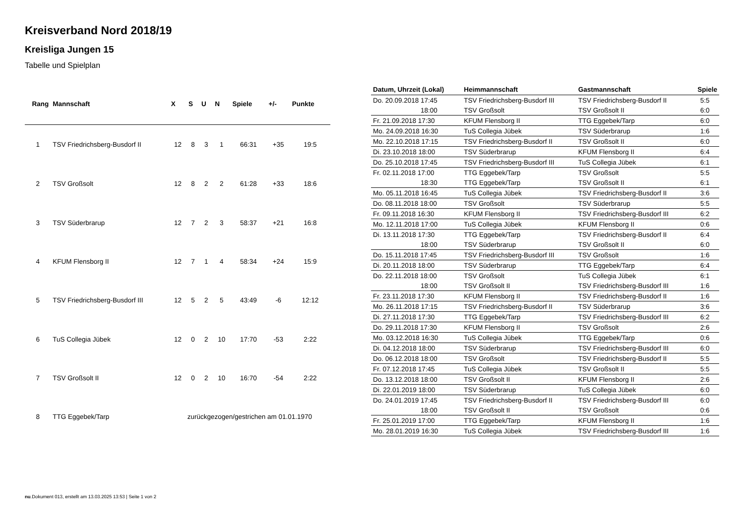Kreisverband Nord 2018/19
Kreisliga Jungen 15
Tabelle und Spielplan
| Rang | Mannschaft | X | S | U | N | Spiele | +/- | Punkte |
| --- | --- | --- | --- | --- | --- | --- | --- | --- |
| 1 | TSV Friedrichsberg-Busdorf II | 12 | 8 | 3 | 1 | 66:31 | +35 | 19:5 |
| 2 | TSV Großsolt | 12 | 8 | 2 | 2 | 61:28 | +33 | 18:6 |
| 3 | TSV Süderbrarup | 12 | 7 | 2 | 3 | 58:37 | +21 | 16:8 |
| 4 | KFUM Flensborg II | 12 | 7 | 1 | 4 | 58:34 | +24 | 15:9 |
| 5 | TSV Friedrichsberg-Busdorf III | 12 | 5 | 2 | 5 | 43:49 | -6 | 12:12 |
| 6 | TuS Collegia Jübek | 12 | 0 | 2 | 10 | 17:70 | -53 | 2:22 |
| 7 | TSV Großsolt II | 12 | 0 | 2 | 10 | 16:70 | -54 | 2:22 |
| 8 | TTG Eggebek/Tarp | zurückgezogen/gestrichen am 01.01.1970 | | | | | | |
| Datum, Uhrzeit (Lokal) | Heimmannschaft | Gastmannschaft | Spiele |
| --- | --- | --- | --- |
| Do. 20.09.2018 17:45 | TSV Friedrichsberg-Busdorf III | TSV Friedrichsberg-Busdorf II | 5:5 |
| 18:00 | TSV Großsolt | TSV Großsolt II | 6:0 |
| Fr. 21.09.2018 17:30 | KFUM Flensborg II | TTG Eggebek/Tarp | 6:0 |
| Mo. 24.09.2018 16:30 | TuS Collegia Jübek | TSV Süderbrarup | 1:6 |
| Mo. 22.10.2018 17:15 | TSV Friedrichsberg-Busdorf II | TSV Großsolt II | 6:0 |
| Di. 23.10.2018 18:00 | TSV Süderbrarup | KFUM Flensborg II | 6:4 |
| Do. 25.10.2018 17:45 | TSV Friedrichsberg-Busdorf III | TuS Collegia Jübek | 6:1 |
| Fr. 02.11.2018 17:00 | TTG Eggebek/Tarp | TSV Großsolt | 5:5 |
| 18:30 | TTG Eggebek/Tarp | TSV Großsolt II | 6:1 |
| Mo. 05.11.2018 16:45 | TuS Collegia Jübek | TSV Friedrichsberg-Busdorf II | 3:6 |
| Do. 08.11.2018 18:00 | TSV Großsolt | TSV Süderbrarup | 5:5 |
| Fr. 09.11.2018 16:30 | KFUM Flensborg II | TSV Friedrichsberg-Busdorf III | 6:2 |
| Mo. 12.11.2018 17:00 | TuS Collegia Jübek | KFUM Flensborg II | 0:6 |
| Di. 13.11.2018 17:30 | TTG Eggebek/Tarp | TSV Friedrichsberg-Busdorf II | 6:4 |
| 18:00 | TSV Süderbrarup | TSV Großsolt II | 6:0 |
| Do. 15.11.2018 17:45 | TSV Friedrichsberg-Busdorf III | TSV Großsolt | 1:6 |
| Di. 20.11.2018 18:00 | TSV Süderbrarup | TTG Eggebek/Tarp | 6:4 |
| Do. 22.11.2018 18:00 | TSV Großsolt | TuS Collegia Jübek | 6:1 |
| 18:00 | TSV Großsolt II | TSV Friedrichsberg-Busdorf III | 1:6 |
| Fr. 23.11.2018 17:30 | KFUM Flensborg II | TSV Friedrichsberg-Busdorf II | 1:6 |
| Mo. 26.11.2018 17:15 | TSV Friedrichsberg-Busdorf II | TSV Süderbrarup | 3:6 |
| Di. 27.11.2018 17:30 | TTG Eggebek/Tarp | TSV Friedrichsberg-Busdorf III | 6:2 |
| Do. 29.11.2018 17:30 | KFUM Flensborg II | TSV Großsolt | 2:6 |
| Mo. 03.12.2018 16:30 | TuS Collegia Jübek | TTG Eggebek/Tarp | 0:6 |
| Di. 04.12.2018 18:00 | TSV Süderbrarup | TSV Friedrichsberg-Busdorf III | 6:0 |
| Do. 06.12.2018 18:00 | TSV Großsolt | TSV Friedrichsberg-Busdorf II | 5:5 |
| Fr. 07.12.2018 17:45 | TuS Collegia Jübek | TSV Großsolt II | 5:5 |
| Do. 13.12.2018 18:00 | TSV Großsolt II | KFUM Flensborg II | 2:6 |
| Di. 22.01.2019 18:00 | TSV Süderbrarup | TuS Collegia Jübek | 6:0 |
| Do. 24.01.2019 17:45 | TSV Friedrichsberg-Busdorf II | TSV Friedrichsberg-Busdorf III | 6:0 |
| 18:00 | TSV Großsolt II | TSV Großsolt | 0:6 |
| Fr. 25.01.2019 17:00 | TTG Eggebek/Tarp | KFUM Flensborg II | 1:6 |
| Mo. 28.01.2019 16:30 | TuS Collegia Jübek | TSV Friedrichsberg-Busdorf III | 1:6 |
nu.Dokument 013, erstellt am 13.03.2025 13:53 | Seite 1 von 2